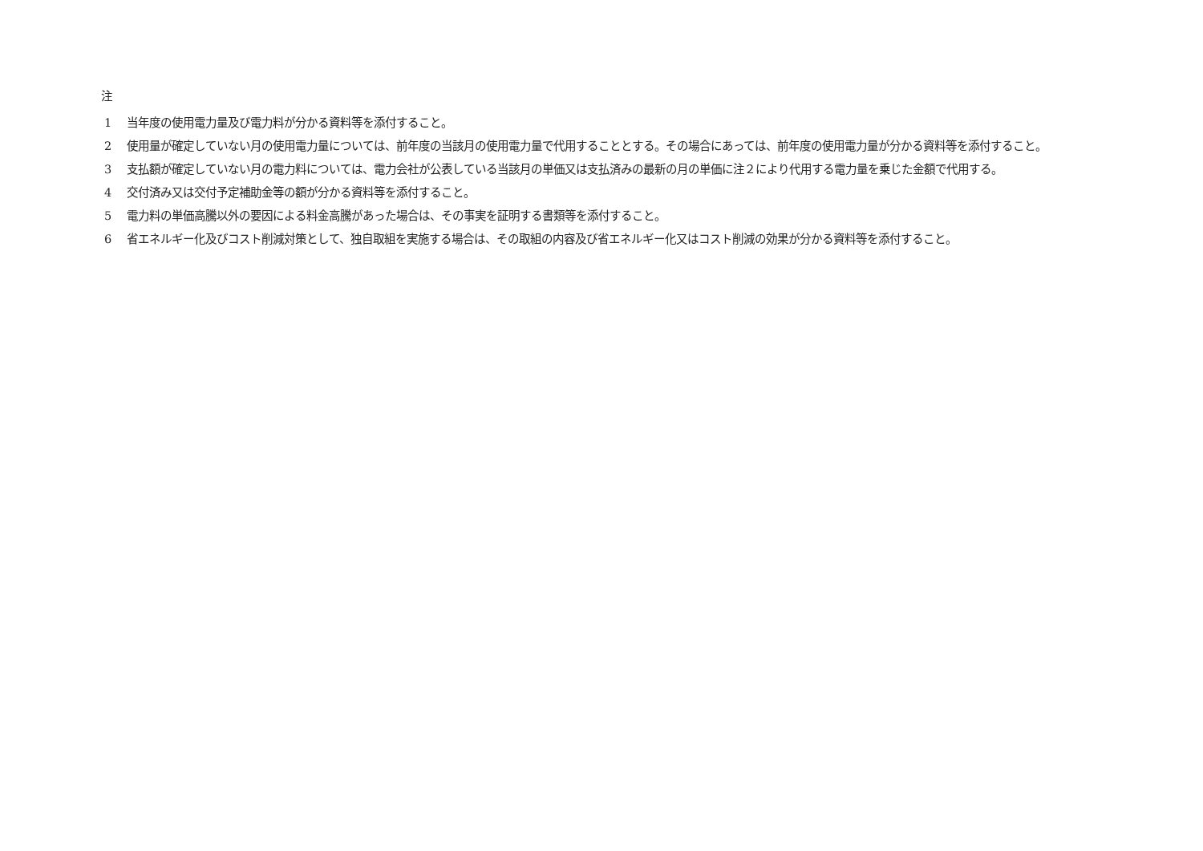注
1 当年度の使用電力量及び電力料が分かる資料等を添付すること。
2 使用量が確定していない月の使用電力量については、前年度の当該月の使用電力量で代用することとする。その場合にあっては、前年度の使用電力量が分かる資料等を添付すること。
3 支払額が確定していない月の電力料については、電力会社が公表している当該月の単価又は支払済みの最新の月の単価に注２により代用する電力量を乗じた金額で代用する。
4 交付済み又は交付予定補助金等の額が分かる資料等を添付すること。
5 電力料の単価高騰以外の要因による料金高騰があった場合は、その事実を証明する書類等を添付すること。
6 省エネルギー化及びコスト削減対策として、独自取組を実施する場合は、その取組の内容及び省エネルギー化又はコスト削減の効果が分かる資料等を添付すること。